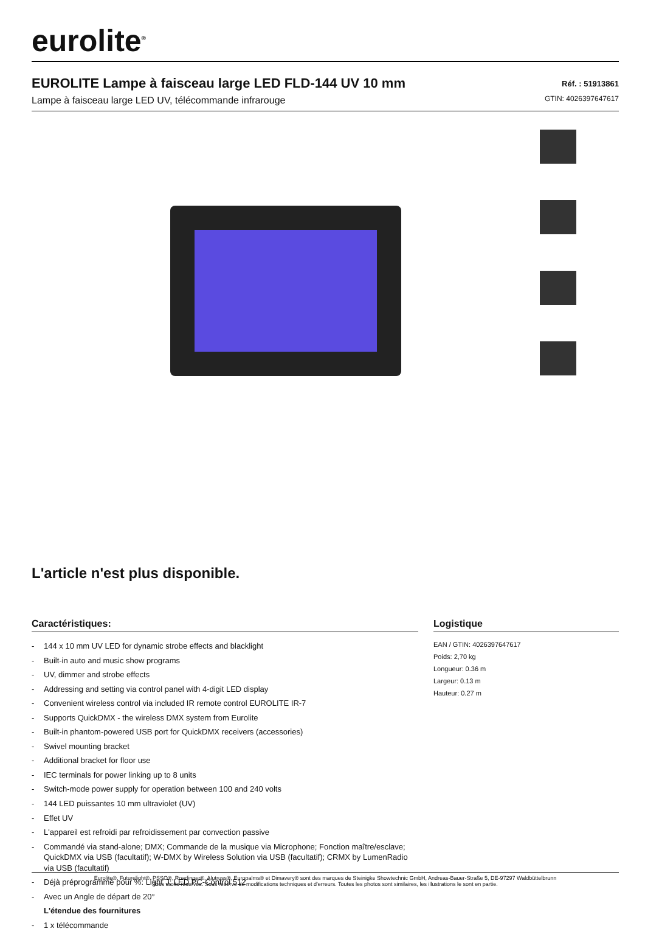eurolite<sup>®</sup>
EUROLITE Lampe à faisceau large LED FLD-144 UV 10 mm
Lampe à faisceau large LED UV, télécommande infrarouge
Réf. : 51913861
GTIN: 4026397647617
L'article n'est plus disponible.
Caractéristiques:
- 144 x 10 mm UV LED for dynamic strobe effects and blacklight
- Built-in auto and music show programs
- UV, dimmer and strobe effects
- Addressing and setting via control panel with 4-digit LED display
- Convenient wireless control via included IR remote control EUROLITE IR-7
- Supports QuickDMX - the wireless DMX system from Eurolite
- Built-in phantom-powered USB port for QuickDMX receivers (accessories)
- Swivel mounting bracket
- Additional bracket for floor use
- IEC terminals for power linking up to 8 units
- Switch-mode power supply for operation between 100 and 240 volts
- 144 LED puissantes 10 mm ultraviolet (UV)
- Effet UV
- L'appareil est refroidi par refroidissement par convection passive
- Commandé via stand-alone; DMX; Commande de la musique via Microphone; Fonction maître/esclave; QuickDMX via USB (facultatif); W-DMX by Wireless Solution via USB (facultatif); CRMX by LumenRadio via USB (facultatif)
- Déjà préprogrammé pour %: Light´J; LED PC-Control 512
- Avec un Angle de départ de 20°
L'étendue des fournitures
- 1 x télécommande
Logistique
EAN / GTIN: 4026397647617
Poids: 2,70 kg
Longueur: 0.36 m
Largeur: 0.13 m
Hauteur: 0.27 m
Eurolite®, Futurelight®, PSSO®, Roadinger®, Alutruss®, Europalms® et Dimavery® sont des marques de Steinigke Showtechnic GmbH, Andreas-Bauer-Straße 5, DE-97297 Waldbüttelbrunn
Tous droits réservés. Sous réserve de modifications techniques et d'erreurs. Toutes les photos sont similaires, les illustrations le sont en partie.